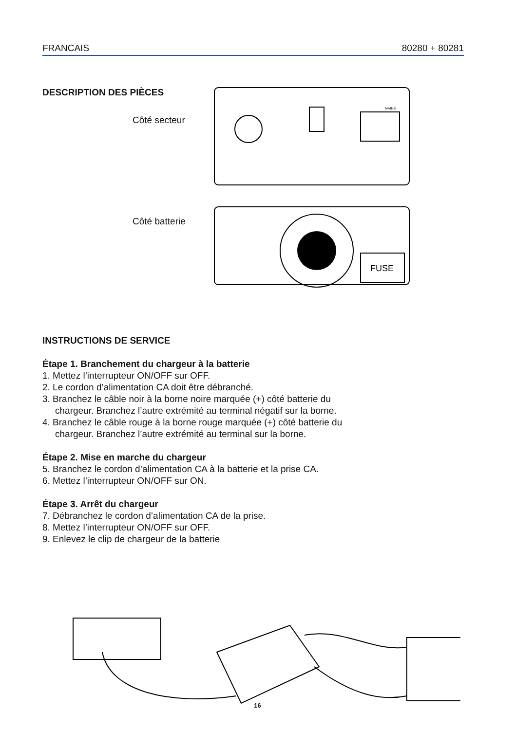FRANCAIS 80280 + 80281
DESCRIPTION DES PIÈCES
Côté secteur
Côté batterie
MAINS
FUSE
INSTRUCTIONS DE SERVICE
Étape 1. Branchement du chargeur à la batterie
1. Mettez l’interrupteur ON/OFF sur OFF.
2. Le cordon d’alimentation CA doit être débranché.
3. Branchez le câble noir à la borne noire marquée (+) côté batterie du
chargeur. Branchez l’autre extrémité au terminal négatif sur la borne.
4. Branchez le câble rouge à la borne rouge marquée (+) côté batterie du
chargeur. Branchez l’autre extrémité au terminal sur la borne.
Étape 2. Mise en marche du chargeur
5. Branchez le cordon d’alimentation CA à la batterie et la prise CA.
6. Mettez l’interrupteur ON/OFF sur ON.
Étape 3. Arrêt du chargeur
7. Débranchez le cordon d’alimentation CA de la prise.
8. Mettez l’interrupteur ON/OFF sur OFF.
9. Enlevez le clip de chargeur de la batterie
16